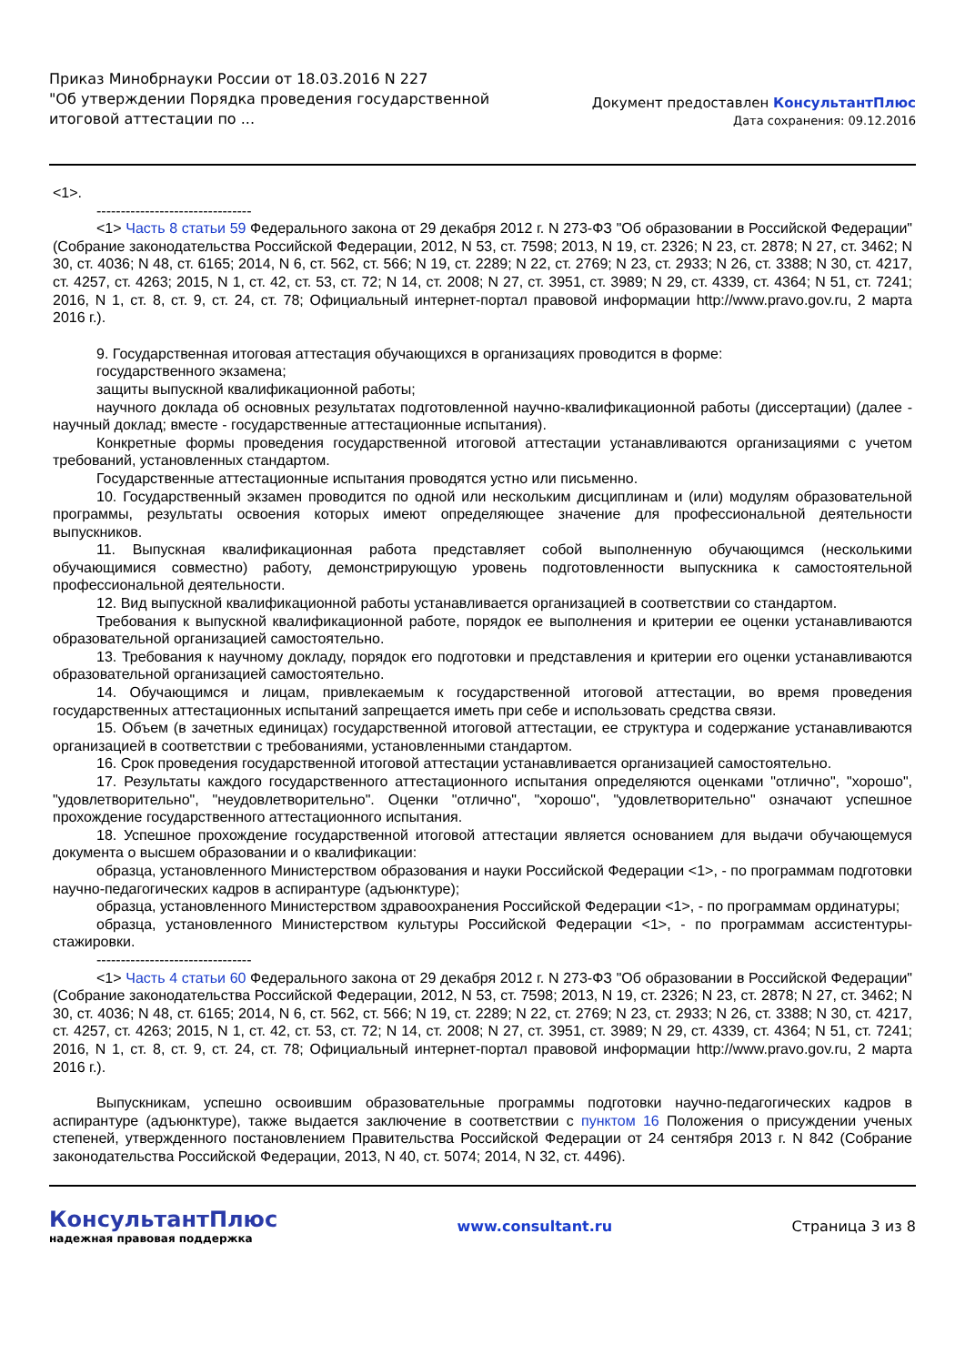Приказ Минобрнауки России от 18.03.2016 N 227
"Об утверждении Порядка проведения государственной
итоговой аттестации по ...
Документ предоставлен КонсультантПлюс
Дата сохранения: 09.12.2016
<1>.
--------------------------------
<1> Часть 8 статьи 59 Федерального закона от 29 декабря 2012 г. N 273-ФЗ "Об образовании в Российской Федерации" (Собрание законодательства Российской Федерации, 2012, N 53, ст. 7598; 2013, N 19, ст. 2326; N 23, ст. 2878; N 27, ст. 3462; N 30, ст. 4036; N 48, ст. 6165; 2014, N 6, ст. 562, ст. 566; N 19, ст. 2289; N 22, ст. 2769; N 23, ст. 2933; N 26, ст. 3388; N 30, ст. 4217, ст. 4257, ст. 4263; 2015, N 1, ст. 42, ст. 53, ст. 72; N 14, ст. 2008; N 27, ст. 3951, ст. 3989; N 29, ст. 4339, ст. 4364; N 51, ст. 7241; 2016, N 1, ст. 8, ст. 9, ст. 24, ст. 78; Официальный интернет-портал правовой информации http://www.pravo.gov.ru, 2 марта 2016 г.).
9. Государственная итоговая аттестация обучающихся в организациях проводится в форме:
государственного экзамена;
защиты выпускной квалификационной работы;
научного доклада об основных результатах подготовленной научно-квалификационной работы (диссертации) (далее - научный доклад; вместе - государственные аттестационные испытания).
Конкретные формы проведения государственной итоговой аттестации устанавливаются организациями с учетом требований, установленных стандартом.
Государственные аттестационные испытания проводятся устно или письменно.
10. Государственный экзамен проводится по одной или нескольким дисциплинам и (или) модулям образовательной программы, результаты освоения которых имеют определяющее значение для профессиональной деятельности выпускников.
11. Выпускная квалификационная работа представляет собой выполненную обучающимся (несколькими обучающимися совместно) работу, демонстрирующую уровень подготовленности выпускника к самостоятельной профессиональной деятельности.
12. Вид выпускной квалификационной работы устанавливается организацией в соответствии со стандартом.
Требования к выпускной квалификационной работе, порядок ее выполнения и критерии ее оценки устанавливаются образовательной организацией самостоятельно.
13. Требования к научному докладу, порядок его подготовки и представления и критерии его оценки устанавливаются образовательной организацией самостоятельно.
14. Обучающимся и лицам, привлекаемым к государственной итоговой аттестации, во время проведения государственных аттестационных испытаний запрещается иметь при себе и использовать средства связи.
15. Объем (в зачетных единицах) государственной итоговой аттестации, ее структура и содержание устанавливаются организацией в соответствии с требованиями, установленными стандартом.
16. Срок проведения государственной итоговой аттестации устанавливается организацией самостоятельно.
17. Результаты каждого государственного аттестационного испытания определяются оценками "отлично", "хорошо", "удовлетворительно", "неудовлетворительно". Оценки "отлично", "хорошо", "удовлетворительно" означают успешное прохождение государственного аттестационного испытания.
18. Успешное прохождение государственной итоговой аттестации является основанием для выдачи обучающемуся документа о высшем образовании и о квалификации:
образца, установленного Министерством образования и науки Российской Федерации <1>, - по программам подготовки научно-педагогических кадров в аспирантуре (адъюнктуре);
образца, установленного Министерством здравоохранения Российской Федерации <1>, - по программам ординатуры;
образца, установленного Министерством культуры Российской Федерации <1>, - по программам ассистентуры-стажировки.
--------------------------------
<1> Часть 4 статьи 60 Федерального закона от 29 декабря 2012 г. N 273-ФЗ "Об образовании в Российской Федерации" (Собрание законодательства Российской Федерации, 2012, N 53, ст. 7598; 2013, N 19, ст. 2326; N 23, ст. 2878; N 27, ст. 3462; N 30, ст. 4036; N 48, ст. 6165; 2014, N 6, ст. 562, ст. 566; N 19, ст. 2289; N 22, ст. 2769; N 23, ст. 2933; N 26, ст. 3388; N 30, ст. 4217, ст. 4257, ст. 4263; 2015, N 1, ст. 42, ст. 53, ст. 72; N 14, ст. 2008; N 27, ст. 3951, ст. 3989; N 29, ст. 4339, ст. 4364; N 51, ст. 7241; 2016, N 1, ст. 8, ст. 9, ст. 24, ст. 78; Официальный интернет-портал правовой информации http://www.pravo.gov.ru, 2 марта 2016 г.).
Выпускникам, успешно освоившим образовательные программы подготовки научно-педагогических кадров в аспирантуре (адъюнктуре), также выдается заключение в соответствии с пунктом 16 Положения о присуждении ученых степеней, утвержденного постановлением Правительства Российской Федерации от 24 сентября 2013 г. N 842 (Собрание законодательства Российской Федерации, 2013, N 40, ст. 5074; 2014, N 32, ст. 4496).
КонсультантПлюс
надежная правовая поддержка
www.consultant.ru Страница 3 из 8